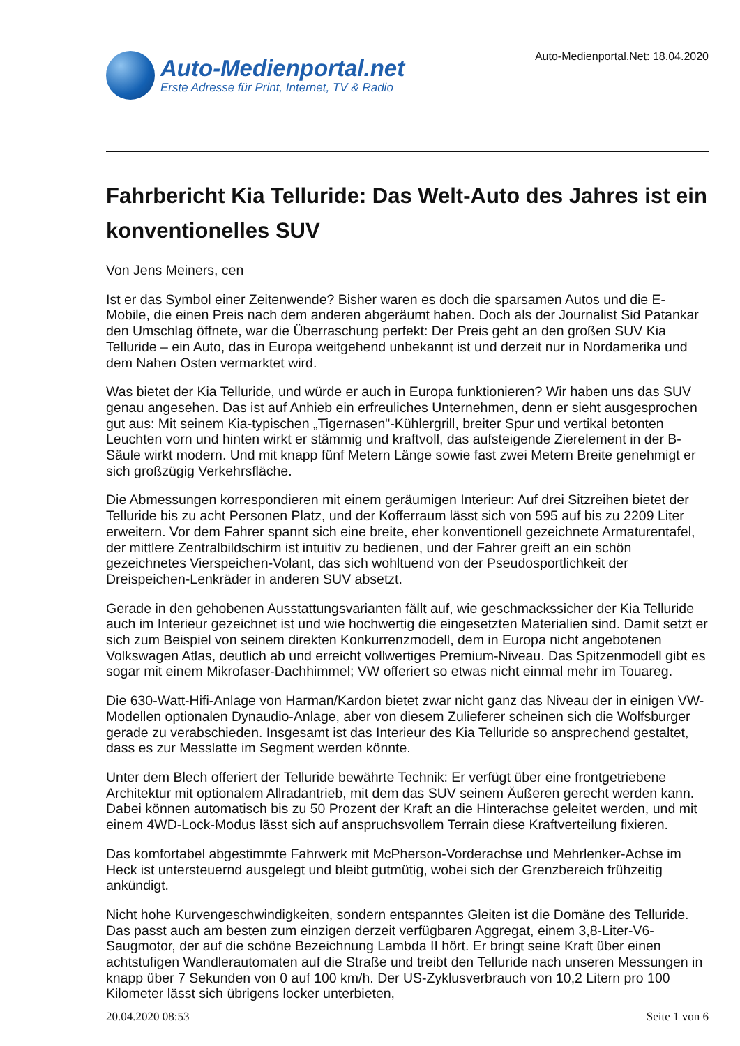Auto-Medienportal.net
Erste Adresse für Print, Internet, TV & Radio
Auto-Medienportal.Net: 18.04.2020
Fahrbericht Kia Telluride: Das Welt-Auto des Jahres ist ein konventionelles SUV
Von Jens Meiners, cen
Ist er das Symbol einer Zeitenwende? Bisher waren es doch die sparsamen Autos und die E-Mobile, die einen Preis nach dem anderen abgeräumt haben. Doch als der Journalist Sid Patankar den Umschlag öffnete, war die Überraschung perfekt: Der Preis geht an den großen SUV Kia Telluride – ein Auto, das in Europa weitgehend unbekannt ist und derzeit nur in Nordamerika und dem Nahen Osten vermarktet wird.
Was bietet der Kia Telluride, und würde er auch in Europa funktionieren? Wir haben uns das SUV genau angesehen. Das ist auf Anhieb ein erfreuliches Unternehmen, denn er sieht ausgesprochen gut aus: Mit seinem Kia-typischen „Tigernasen"-Kühlergrill, breiter Spur und vertikal betonten Leuchten vorn und hinten wirkt er stämmig und kraftvoll, das aufsteigende Zierelement in der B-Säule wirkt modern. Und mit knapp fünf Metern Länge sowie fast zwei Metern Breite genehmigt er sich großzügig Verkehrsfläche.
Die Abmessungen korrespondieren mit einem geräumigen Interieur: Auf drei Sitzreihen bietet der Telluride bis zu acht Personen Platz, und der Kofferraum lässt sich von 595 auf bis zu 2209 Liter erweitern. Vor dem Fahrer spannt sich eine breite, eher konventionell gezeichnete Armaturentafel, der mittlere Zentralbildschirm ist intuitiv zu bedienen, und der Fahrer greift an ein schön gezeichnetes Vierspeichen-Volant, das sich wohltuend von der Pseudosportlichkeit der Dreispeichen-Lenkräder in anderen SUV absetzt.
Gerade in den gehobenen Ausstattungsvarianten fällt auf, wie geschmackssicher der Kia Telluride auch im Interieur gezeichnet ist und wie hochwertig die eingesetzten Materialien sind. Damit setzt er sich zum Beispiel von seinem direkten Konkurrenzmodell, dem in Europa nicht angebotenen Volkswagen Atlas, deutlich ab und erreicht vollwertiges Premium-Niveau. Das Spitzenmodell gibt es sogar mit einem Mikrofaser-Dachhimmel; VW offeriert so etwas nicht einmal mehr im Touareg.
Die 630-Watt-Hifi-Anlage von Harman/Kardon bietet zwar nicht ganz das Niveau der in einigen VW-Modellen optionalen Dynaudio-Anlage, aber von diesem Zulieferer scheinen sich die Wolfsburger gerade zu verabschieden. Insgesamt ist das Interieur des Kia Telluride so ansprechend gestaltet, dass es zur Messlatte im Segment werden könnte.
Unter dem Blech offeriert der Telluride bewährte Technik: Er verfügt über eine frontgetriebene Architektur mit optionalem Allradantrieb, mit dem das SUV seinem Äußeren gerecht werden kann. Dabei können automatisch bis zu 50 Prozent der Kraft an die Hinterachse geleitet werden, und mit einem 4WD-Lock-Modus lässt sich auf anspruchsvollem Terrain diese Kraftverteilung fixieren.
Das komfortabel abgestimmte Fahrwerk mit McPherson-Vorderachse und Mehrlenker-Achse im Heck ist untersteuernd ausgelegt und bleibt gutmütig, wobei sich der Grenzbereich frühzeitig ankündigt.
Nicht hohe Kurvengeschwindigkeiten, sondern entspanntes Gleiten ist die Domäne des Telluride. Das passt auch am besten zum einzigen derzeit verfügbaren Aggregat, einem 3,8-Liter-V6-Saugmotor, der auf die schöne Bezeichnung Lambda II hört. Er bringt seine Kraft über einen achtstufigen Wandlerautomaten auf die Straße und treibt den Telluride nach unseren Messungen in knapp über 7 Sekunden von 0 auf 100 km/h. Der US-Zyklusverbrauch von 10,2 Litern pro 100 Kilometer lässt sich übrigens locker unterbieten,
20.04.2020 08:53 Seite 1 von 6